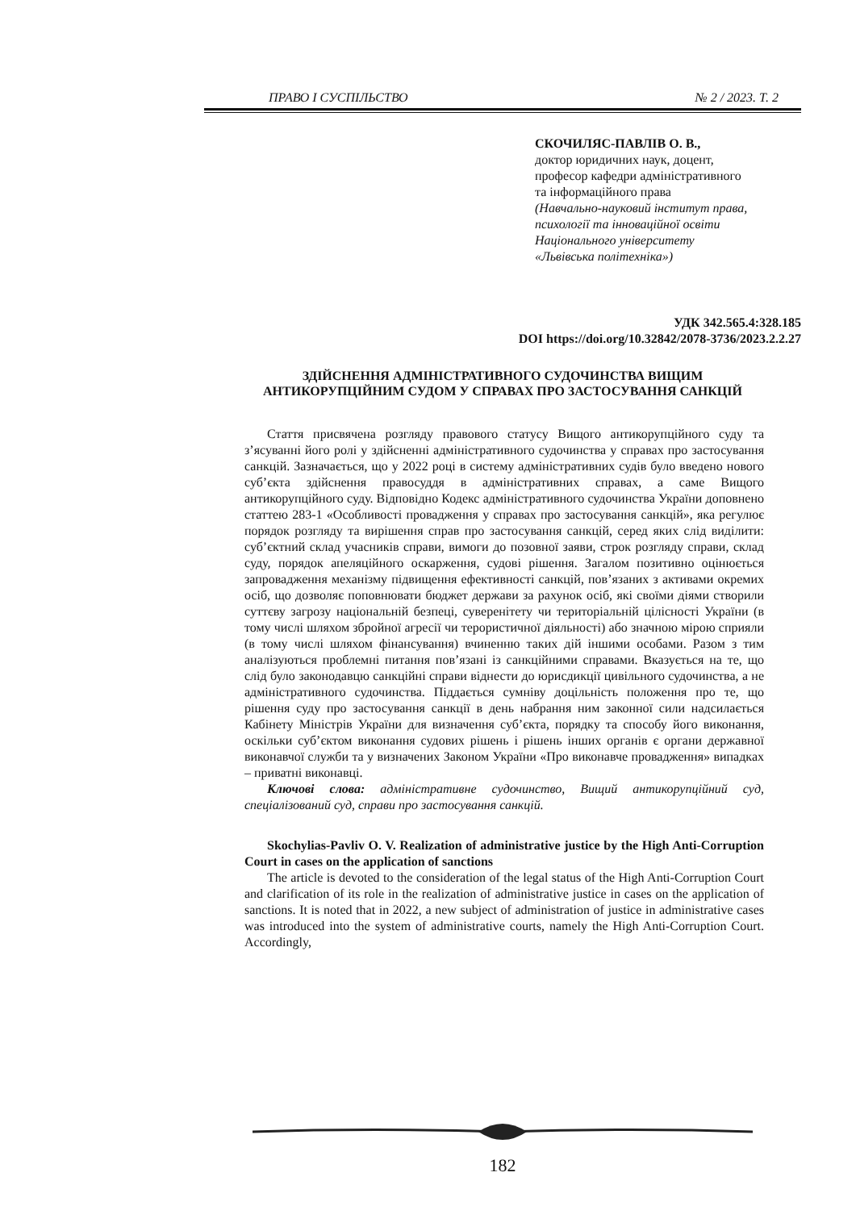ПРАВО І СУСПІЛЬСТВО № 2 / 2023. Т. 2
СКОЧИЛЯС-ПАВЛІВ О. В.,
доктор юридичних наук, доцент,
професор кафедри адміністративного
та інформаційного права
(Навчально-науковий інститут права,
психології та інноваційної освіти
Національного університету
«Львівська політехніка»)
УДК 342.565.4:328.185
DOI https://doi.org/10.32842/2078-3736/2023.2.2.27
ЗДІЙСНЕННЯ АДМІНІСТРАТИВНОГО СУДОЧИНСТВА ВИЩИМ
АНТИКОРУПЦІЙНИМ СУДОМ У СПРАВАХ ПРО ЗАСТОСУВАННЯ САНКЦІЙ
Стаття присвячена розгляду правового статусу Вищого антикорупційного суду та з’ясуванні його ролі у здійсненні адміністративного судочинства у справах про застосування санкцій. Зазначається, що у 2022 році в систему адміністративних судів було введено нового суб’єкта здійснення правосуддя в адміністративних справах, а саме Вищого антикорупційного суду. Відповідно Кодекс адміністративного судочинства України доповнено статтею 283-1 «Особливості провадження у справах про застосування санкцій», яка регулює порядок розгляду та вирішення справ про застосування санкцій, серед яких слід виділити: суб’єктний склад учасників справи, вимоги до позовної заяви, строк розгляду справи, склад суду, порядок апеляційного оскарження, судові рішення. Загалом позитивно оцінюється запровадження механізму підвищення ефективності санкцій, пов’язаних з активами окремих осіб, що дозволяє поповнювати бюджет держави за рахунок осіб, які своїми діями створили суттєву загрозу національній безпеці, суверенітету чи територіальній цілісності України (в тому числі шляхом збройної агресії чи терористичної діяльності) або значною мірою сприяли (в тому числі шляхом фінансування) вчиненню таких дій іншими особами. Разом з тим аналізуються проблемні питання пов’язані із санкційними справами. Вказується на те, що слід було законодавцю санкційні справи віднести до юрисдикції цивільного судочинства, а не адміністративного судочинства. Піддається сумніву доцільність положення про те, що рішення суду про застосування санкції в день набрання ним законної сили надсилається Кабінету Міністрів України для визначення суб’єкта, порядку та способу його виконання, оскільки суб’єктом виконання судових рішень і рішень інших органів є органи державної виконавчої служби та у визначених Законом України «Про виконавче провадження» випадках – приватні виконавці.
Ключові слова: адміністративне судочинство, Вищий антикорупційний суд, спеціалізований суд, справи про застосування санкцій.
Skochylias-Pavliv O. V. Realization of administrative justice by the High Anti-Corruption Court in cases on the application of sanctions
The article is devoted to the consideration of the legal status of the High Anti-Corruption Court and clarification of its role in the realization of administrative justice in cases on the application of sanctions. It is noted that in 2022, a new subject of administration of justice in administrative cases was introduced into the system of administrative courts, namely the High Anti-Corruption Court. Accordingly,
182